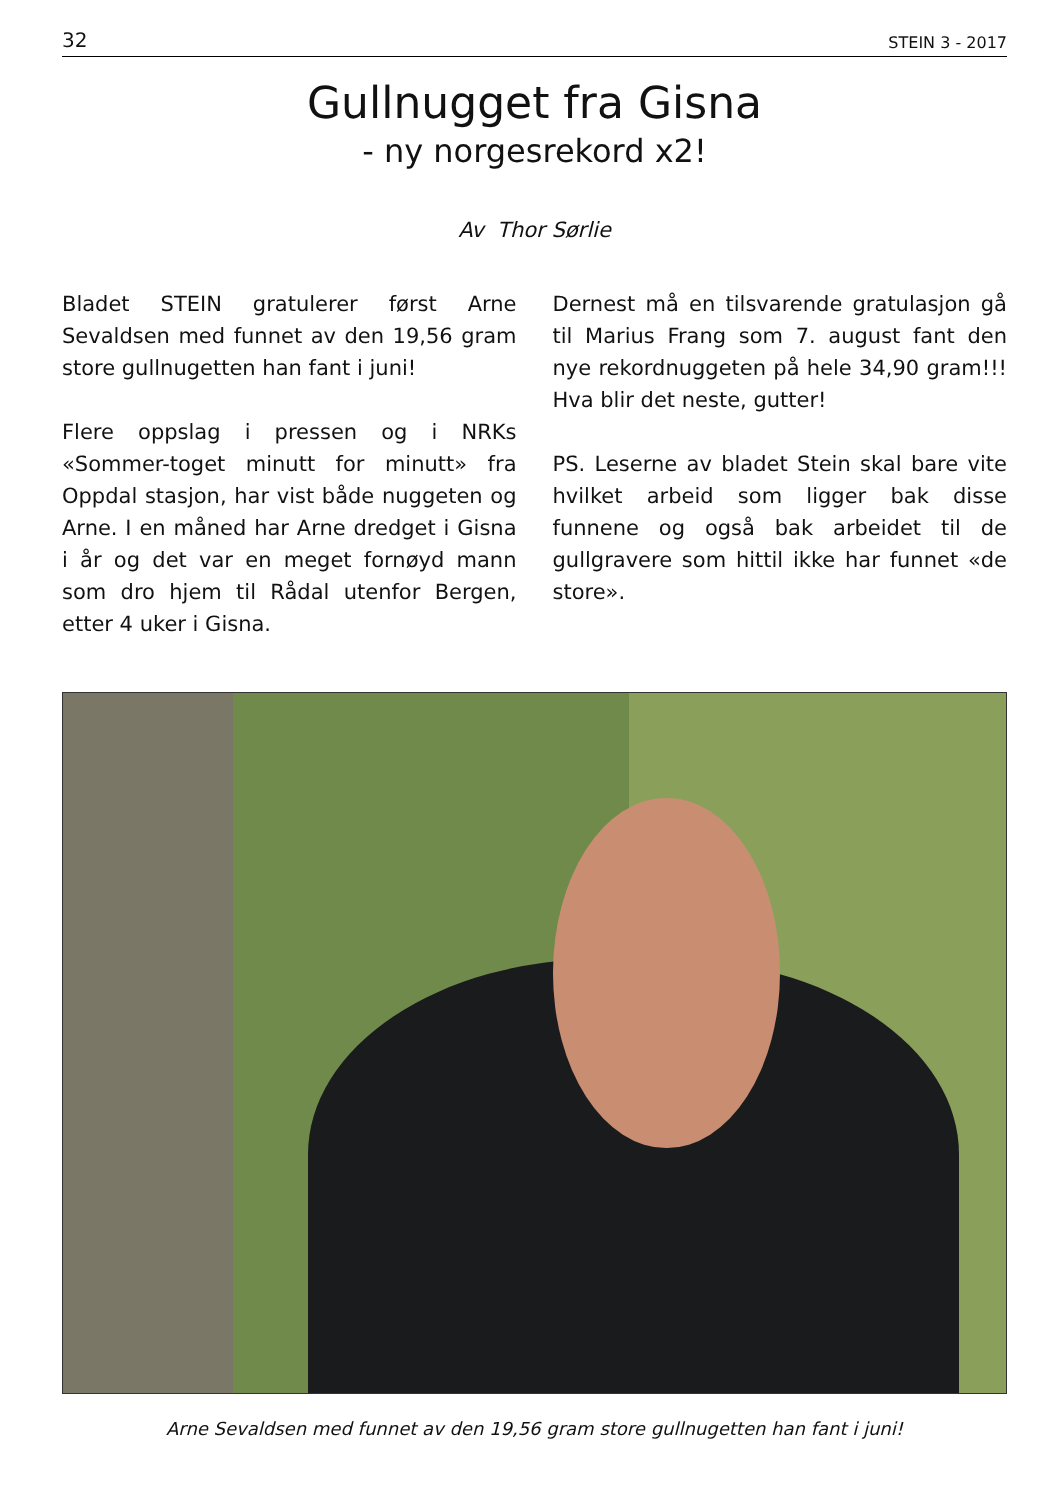32 STEIN 3 - 2017
Gullnugget fra Gisna
- ny norgesrekord x2!
Av Thor Sørlie
Bladet STEIN gratulerer først Arne Sevaldsen med funnet av den 19,56 gram store gullnugetten han fant i juni!
Flere oppslag i pressen og i NRKs «Sommer-toget minutt for minutt» fra Oppdal stasjon, har vist både nuggeten og Arne. I en måned har Arne dredget i Gisna i år og det var en meget fornøyd mann som dro hjem til Rådal utenfor Bergen, etter 4 uker i Gisna.
Dernest må en tilsvarende gratulasjon gå til Marius Frang som 7. august fant den nye rekordnuggeten på hele 34,90 gram!!! Hva blir det neste, gutter!
PS. Leserne av bladet Stein skal bare vite hvilket arbeid som ligger bak disse funnene og også bak arbeidet til de gullgravere som hittil ikke har funnet «de store».
Arne Sevaldsen med funnet av den 19,56 gram store gullnugetten han fant i juni!